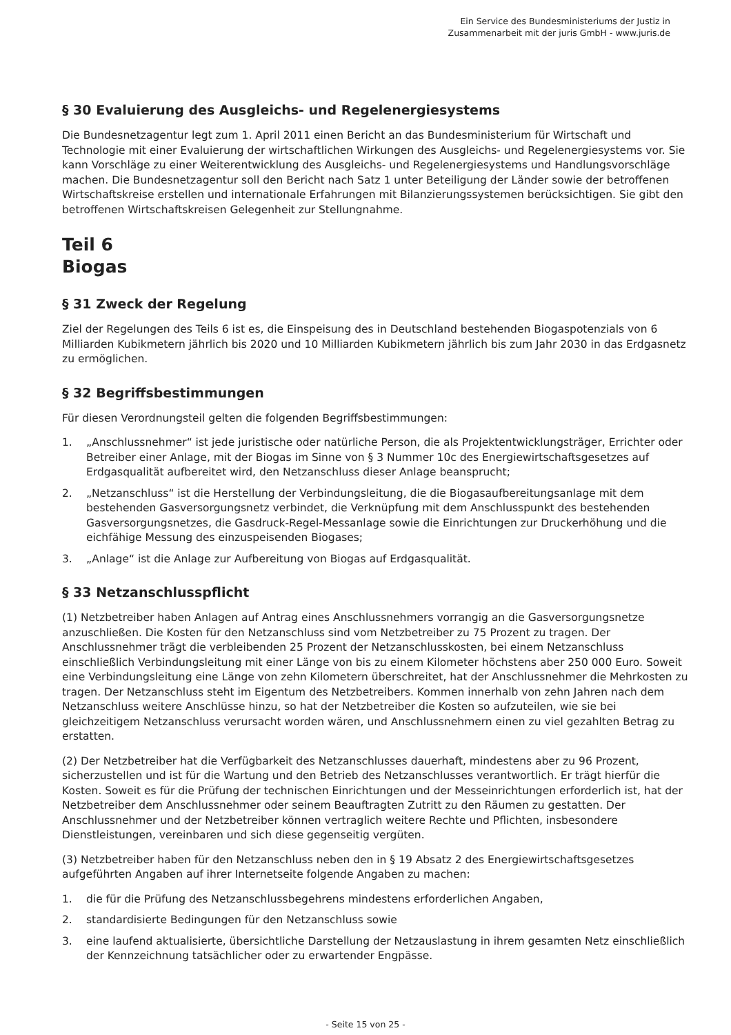Ein Service des Bundesministeriums der Justiz in
Zusammenarbeit mit der juris GmbH - www.juris.de
§ 30 Evaluierung des Ausgleichs- und Regelenergiesystems
Die Bundesnetzagentur legt zum 1. April 2011 einen Bericht an das Bundesministerium für Wirtschaft und Technologie mit einer Evaluierung der wirtschaftlichen Wirkungen des Ausgleichs- und Regelenergiesystems vor. Sie kann Vorschläge zu einer Weiterentwicklung des Ausgleichs- und Regelenergiesystems und Handlungsvorschläge machen. Die Bundesnetzagentur soll den Bericht nach Satz 1 unter Beteiligung der Länder sowie der betroffenen Wirtschaftskreise erstellen und internationale Erfahrungen mit Bilanzierungssystemen berücksichtigen. Sie gibt den betroffenen Wirtschaftskreisen Gelegenheit zur Stellungnahme.
Teil 6
Biogas
§ 31 Zweck der Regelung
Ziel der Regelungen des Teils 6 ist es, die Einspeisung des in Deutschland bestehenden Biogaspotenzials von 6 Milliarden Kubikmetern jährlich bis 2020 und 10 Milliarden Kubikmetern jährlich bis zum Jahr 2030 in das Erdgasnetz zu ermöglichen.
§ 32 Begriffsbestimmungen
Für diesen Verordnungsteil gelten die folgenden Begriffsbestimmungen:
1. „Anschlussnehmer“ ist jede juristische oder natürliche Person, die als Projektentwicklungsträger, Errichter oder Betreiber einer Anlage, mit der Biogas im Sinne von § 3 Nummer 10c des Energiewirtschaftsgesetzes auf Erdgasqualität aufbereitet wird, den Netzanschluss dieser Anlage beansprucht;
2. „Netzanschluss“ ist die Herstellung der Verbindungsleitung, die die Biogasaufbereitungsanlage mit dem bestehenden Gasversorgungsnetz verbindet, die Verknüpfung mit dem Anschlusspunkt des bestehenden Gasversorgungsnetzes, die Gasdruck-Regel-Messanlage sowie die Einrichtungen zur Druckerhöhung und die eichfähige Messung des einzuspeisenden Biogases;
3. „Anlage“ ist die Anlage zur Aufbereitung von Biogas auf Erdgasqualität.
§ 33 Netzanschlusspflicht
(1) Netzbetreiber haben Anlagen auf Antrag eines Anschlussnehmers vorrangig an die Gasversorgungsnetze anzuschließen. Die Kosten für den Netzanschluss sind vom Netzbetreiber zu 75 Prozent zu tragen. Der Anschlussnehmer trägt die verbleibenden 25 Prozent der Netzanschlusskosten, bei einem Netzanschluss einschließlich Verbindungsleitung mit einer Länge von bis zu einem Kilometer höchstens aber 250 000 Euro. Soweit eine Verbindungsleitung eine Länge von zehn Kilometern überschreitet, hat der Anschlussnehmer die Mehrkosten zu tragen. Der Netzanschluss steht im Eigentum des Netzbetreibers. Kommen innerhalb von zehn Jahren nach dem Netzanschluss weitere Anschlüsse hinzu, so hat der Netzbetreiber die Kosten so aufzuteilen, wie sie bei gleichzeitigem Netzanschluss verursacht worden wären, und Anschlussnehmern einen zu viel gezahlten Betrag zu erstatten.
(2) Der Netzbetreiber hat die Verfügbarkeit des Netzanschlusses dauerhaft, mindestens aber zu 96 Prozent, sicherzustellen und ist für die Wartung und den Betrieb des Netzanschlusses verantwortlich. Er trägt hierfür die Kosten. Soweit es für die Prüfung der technischen Einrichtungen und der Messeinrichtungen erforderlich ist, hat der Netzbetreiber dem Anschlussnehmer oder seinem Beauftragten Zutritt zu den Räumen zu gestatten. Der Anschlussnehmer und der Netzbetreiber können vertraglich weitere Rechte und Pflichten, insbesondere Dienstleistungen, vereinbaren und sich diese gegenseitig vergüten.
(3) Netzbetreiber haben für den Netzanschluss neben den in § 19 Absatz 2 des Energiewirtschaftsgesetzes aufgeführten Angaben auf ihrer Internetseite folgende Angaben zu machen:
1. die für die Prüfung des Netzanschlussbegehrens mindestens erforderlichen Angaben,
2. standardisierte Bedingungen für den Netzanschluss sowie
3. eine laufend aktualisierte, übersichtliche Darstellung der Netzauslastung in ihrem gesamten Netz einschließlich der Kennzeichnung tatsächlicher oder zu erwartender Engpässe.
- Seite 15 von 25 -